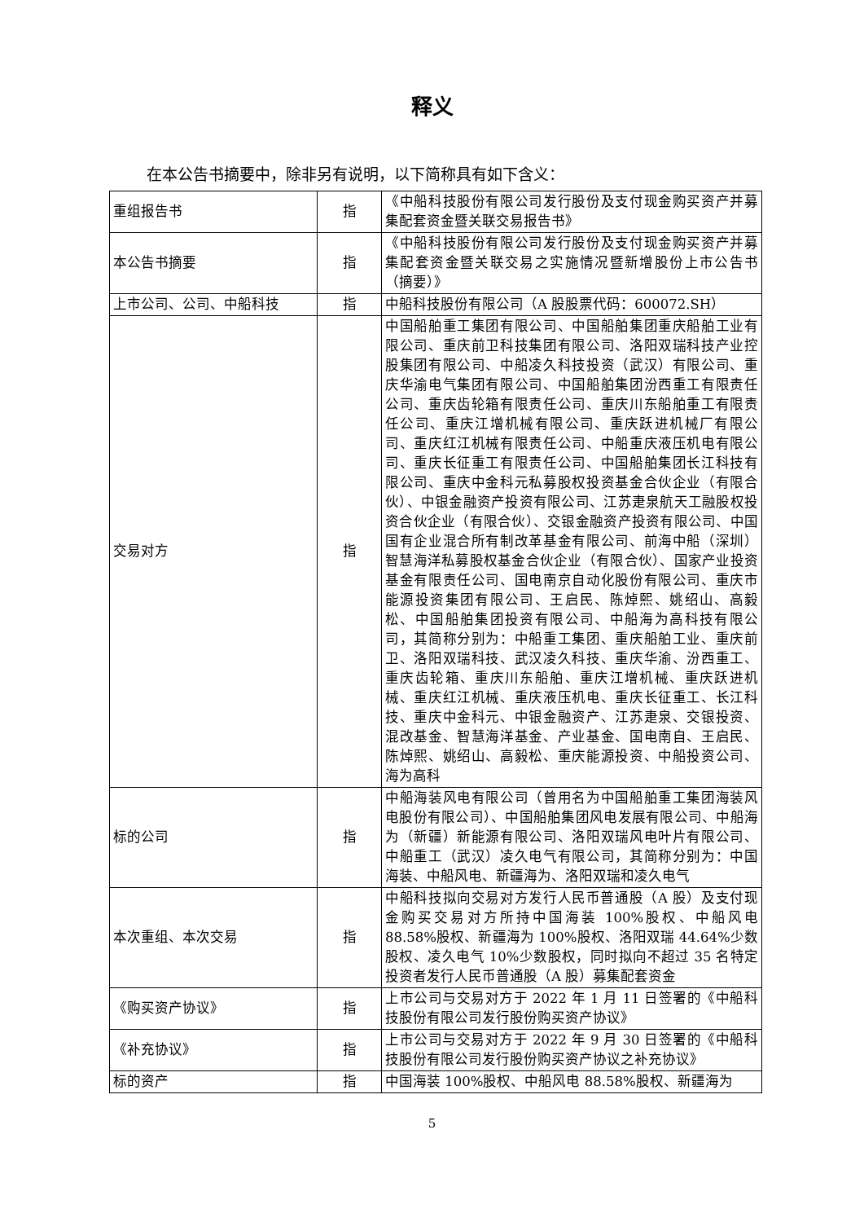释义
在本公告书摘要中，除非另有说明，以下简称具有如下含义：
| 重组报告书 | 指 | 《中船科技股份有限公司发行股份及支付现金购买资产并募集配套资金暨关联交易报告书》 |
| 本公告书摘要 | 指 | 《中船科技股份有限公司发行股份及支付现金购买资产并募集配套资金暨关联交易之实施情况暨新增股份上市公告书（摘要）》 |
| 上市公司、公司、中船科技 | 指 | 中船科技股份有限公司（A 股股票代码：600072.SH） |
| 交易对方 | 指 | 中国船舶重工集团有限公司、中国船舶集团重庆船舶工业有限公司、重庆前卫科技集团有限公司、洛阳双瑞科技产业控股集团有限公司、中船凌久科技投资（武汉）有限公司、重庆华渝电气集团有限公司、中国船舶集团汾西重工有限责任公司、重庆齿轮箱有限责任公司、重庆川东船舶重工有限责任公司、重庆江增机械有限公司、重庆跃进机械厂有限公司、重庆红江机械有限责任公司、中船重庆液压机电有限公司、重庆长征重工有限责任公司、中国船舶集团长江科技有限公司、重庆中金科元私募股权投资基金合伙企业（有限合伙）、中银金融资产投资有限公司、江苏疌泉航天工融股权投资合伙企业（有限合伙）、交银金融资产投资有限公司、中国国有企业混合所有制改革基金有限公司、前海中船（深圳）智慧海洋私募股权基金合伙企业（有限合伙）、国家产业投资基金有限责任公司、国电南京自动化股份有限公司、重庆市能源投资集团有限公司、王启民、陈焯熙、姚绍山、高毅松、中国船舶集团投资有限公司、中船海为高科技有限公司，其简称分别为：中船重工集团、重庆船舶工业、重庆前卫、洛阳双瑞科技、武汉凌久科技、重庆华渝、汾西重工、重庆齿轮箱、重庆川东船舶、重庆江增机械、重庆跃进机械、重庆红江机械、重庆液压机电、重庆长征重工、长江科技、重庆中金科元、中银金融资产、江苏疌泉、交银投资、混改基金、智慧海洋基金、产业基金、国电南自、王启民、陈焯熙、姚绍山、高毅松、重庆能源投资、中船投资公司、海为高科 |
| 标的公司 | 指 | 中船海装风电有限公司（曾用名为中国船舶重工集团海装风电股份有限公司）、中国船舶集团风电发展有限公司、中船海为（新疆）新能源有限公司、洛阳双瑞风电叶片有限公司、中船重工（武汉）凌久电气有限公司，其简称分别为：中国海装、中船风电、新疆海为、洛阳双瑞和凌久电气 |
| 本次重组、本次交易 | 指 | 中船科技拟向交易对方发行人民币普通股（A 股）及支付现金购买交易对方所持中国海装 100%股权、中船风电 88.58%股权、新疆海为 100%股权、洛阳双瑞 44.64%少数股权、凌久电气 10%少数股权，同时拟向不超过 35 名特定投资者发行人民币普通股（A 股）募集配套资金 |
| 《购买资产协议》 | 指 | 上市公司与交易对方于 2022 年 1 月 11 日签署的《中船科技股份有限公司发行股份购买资产协议》 |
| 《补充协议》 | 指 | 上市公司与交易对方于 2022 年 9 月 30 日签署的《中船科技股份有限公司发行股份购买资产协议之补充协议》 |
| 标的资产 | 指 | 中国海装 100%股权、中船风电 88.58%股权、新疆海为 |
5